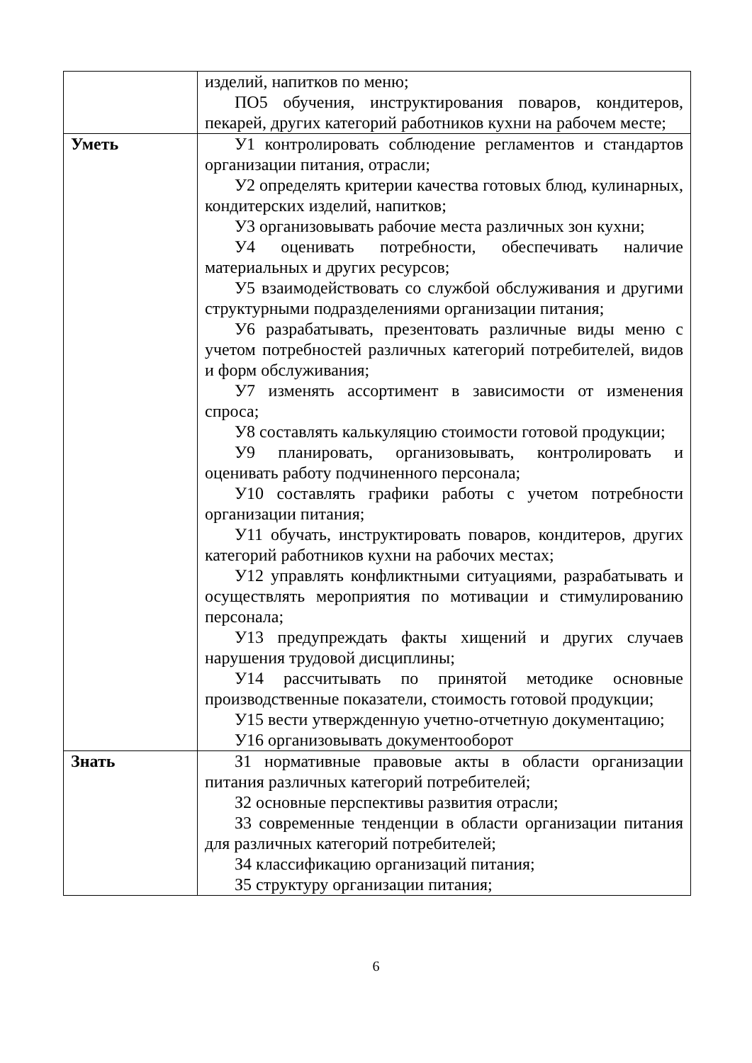| | изделий, напитков по меню; ПО5 обучения, инструктирования поваров, кондитеров, пекарей, других категорий работников кухни на рабочем месте; |
| Уметь | У1 контролировать соблюдение регламентов и стандартов организации питания, отрасли; У2 определять критерии качества готовых блюд, кулинарных, кондитерских изделий, напитков; У3 организовывать рабочие места различных зон кухни; У4 оценивать потребности, обеспечивать наличие материальных и других ресурсов; У5 взаимодействовать со службой обслуживания и другими структурными подразделениями организации питания; У6 разрабатывать, презентовать различные виды меню с учетом потребностей различных категорий потребителей, видов и форм обслуживания; У7 изменять ассортимент в зависимости от изменения спроса; У8 составлять калькуляцию стоимости готовой продукции; У9 планировать, организовывать, контролировать и оценивать работу подчиненного персонала; У10 составлять графики работы с учетом потребности организации питания; У11 обучать, инструктировать поваров, кондитеров, других категорий работников кухни на рабочих местах; У12 управлять конфликтными ситуациями, разрабатывать и осуществлять мероприятия по мотивации и стимулированию персонала; У13 предупреждать факты хищений и других случаев нарушения трудовой дисциплины; У14 рассчитывать по принятой методике основные производственные показатели, стоимость готовой продукции; У15 вести утвержденную учетно-отчетную документацию; У16 организовывать документооборот |
| Знать | З1 нормативные правовые акты в области организации питания различных категорий потребителей; З2 основные перспективы развития отрасли; З3 современные тенденции в области организации питания для различных категорий потребителей; З4 классификацию организаций питания; З5 структуру организации питания; |
6